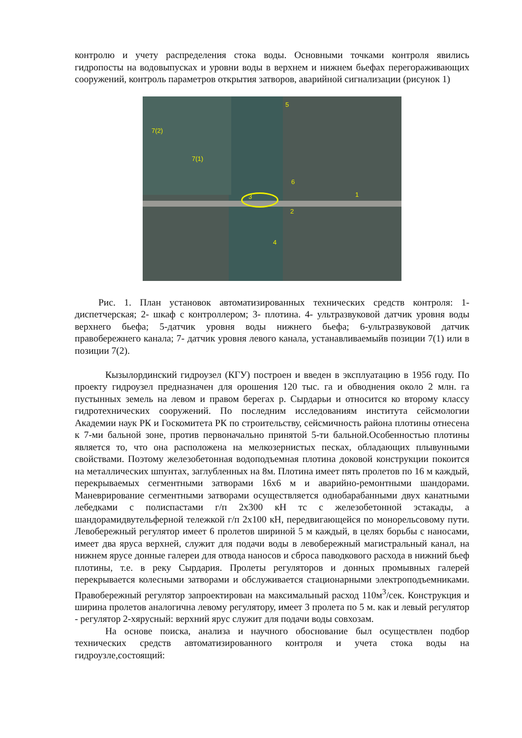контролю и учету распределения стока воды. Основными точками контроля явились гидропосты на водовыпусках и уровни воды в верхнем и нижнем бьефах перегораживающих сооружений, контроль параметров открытия затворов, аварийной сигнализации (рисунок 1)
5
7(2)
7(1)
6
3 1
2
4
Рис. 1. План установок автоматизированных технических средств контроля: 1- диспетчерская; 2- шкаф с контроллером; 3- плотина. 4- ультразвуковой датчик уровня воды верхнего бьефа; 5-датчик уровня воды нижнего бьефа; 6-ультразвуковой датчик правобережнего канала; 7- датчик уровня левого канала, устанавливаемыйв позиции 7(1) или в позиции 7(2).
Кызылординский гидроузел (КГУ) построен и введен в эксплуатацию в 1956 году. По проекту гидроузел предназначен для орошения 120 тыс. га и обводнения около 2 млн. га пустынных земель на левом и правом берегах р. Сырдарьи и относится ко второму классу гидротехнических сооружений. По последним исследованиям института сейсмологии Академии наук РК и Госкомитета РК по строительству, сейсмичность района плотины отнесена к 7-ми бальной зоне, против первоначально принятой 5-ти бальной.Особенностью плотины является то, что она расположена на мелкозернистых песках, обладающих плывунными свойствами. Поэтому железобетонная водоподъемная плотина доковой конструкции покоится на металлических шпунтах, заглубленных на 8м. Плотина имеет пять пролетов по 16 м каждый, перекрываемых сегментными затворами 16х6 м и аварийно-ремонтными шандорами. Маневрирование сегментными затворами осуществляется однобарабанными двух канатными лебедками с полиспастами г/п 2х300 кН тс с железобетонной эстакады, а шандорамидвутельферной тележкой г/п 2х100 кН, передвигающейся по монорельсовому пути. Левобережный регулятор имеет 6 пролетов шириной 5 м каждый, в целях борьбы с наносами, имеет два яруса верхней, служит для подачи воды в левобережный магистральный канал, на нижнем ярусе донные галереи для отвода наносов и сброса паводкового расхода в нижний бьеф плотины, т.е. в реку Сырдария. Пролеты регуляторов и донных промывных галерей перекрывается колесными затворами и обслуживается стационарными электроподъемниками. Правобережный регулятор запроектирован на максимальный расход 110м<sup>3</sup>/сек. Конструкция и ширина пролетов аналогична левому регулятору, имеет 3 пролета по 5 м. как и левый регулятор - регулятор 2-хярусный: верхний ярус служит для подачи воды совхозам.
На основе поиска, анализа и научного обоснование был осуществлен подбор технических средств автоматизированного контроля и учета стока воды на гидроузле,состоящий: